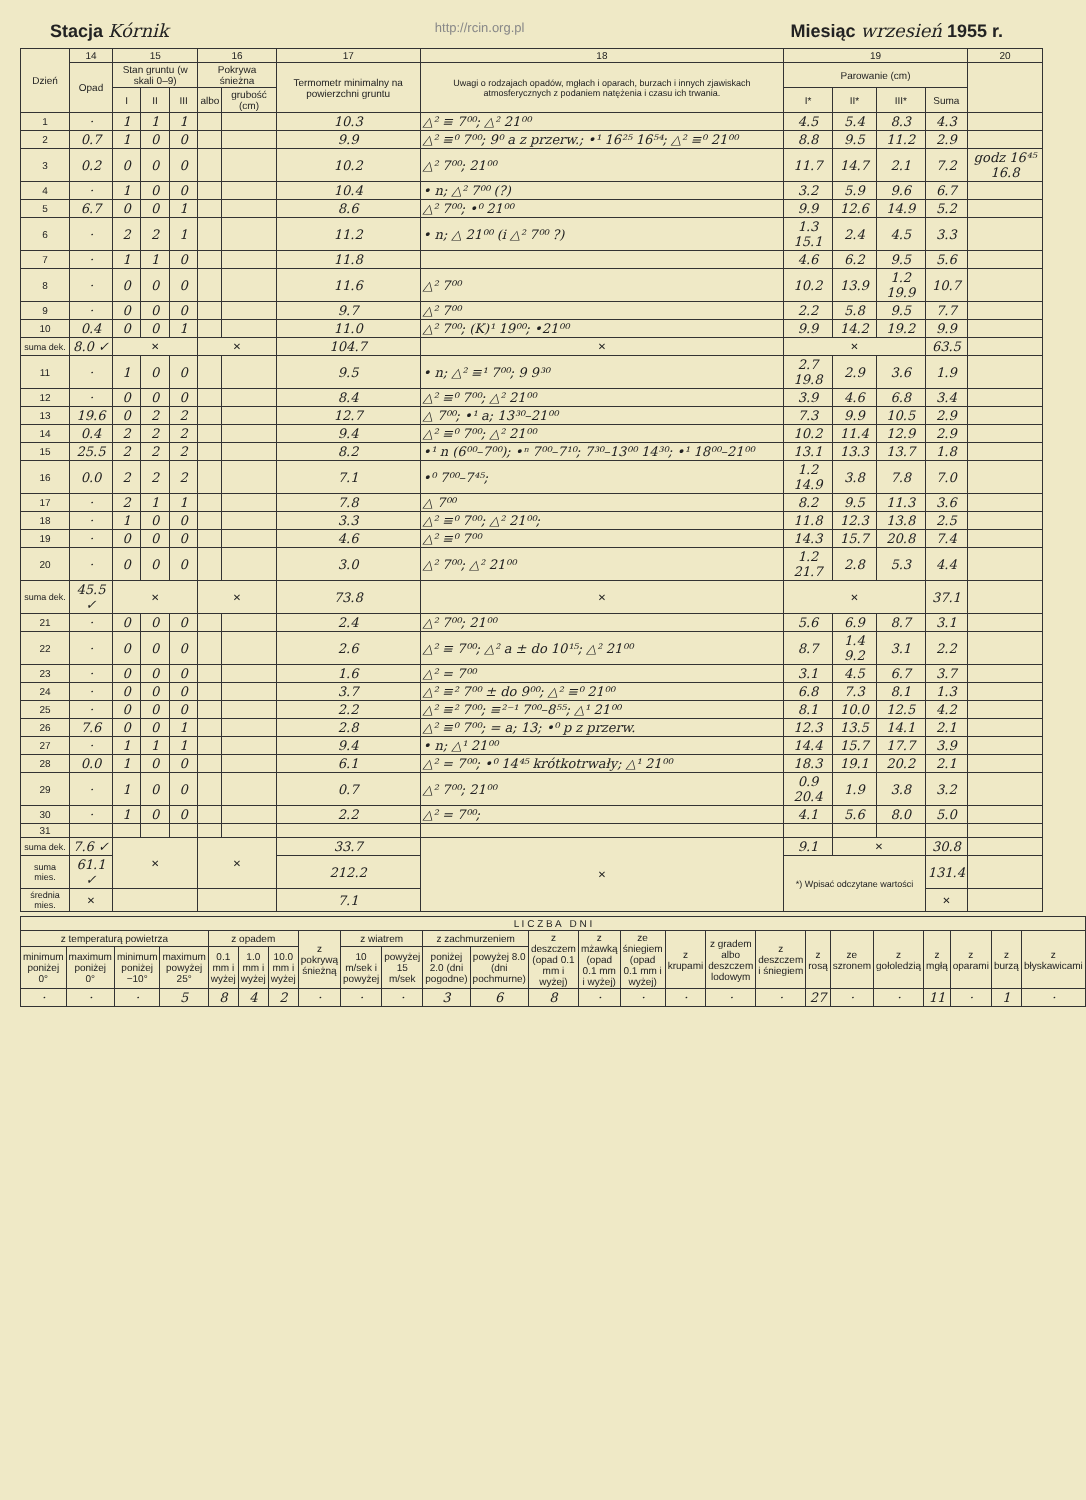Stacja Kórnik http://rcin.org.pl Miesiąc wrzesień 1955 r.
| Dzień | 14 | 15 | | | 16 | | 17 | 18 | 19 | | | | 20 |
| --- | --- | --- | --- | --- | --- | --- | --- | --- | --- | --- | --- | --- | --- |
| | Opad | Stan gruntu (w skali 0–9) | | | Pokrywa śnieżna | | Termometr minimalny na powierzchni gruntu | Uwagi o rodzajach opadów, mgłach i oparach, burzach i innych zjawiskach atmosferycznych z podaniem natężenia i czasu ich trwania. | Parowanie (cm) | | | | |
| | | I | II | III | albo | grubość (cm) | | | I* | II* | III* | Suma | |
| 1 | · | 1 | 1 | 1 | | | 10.3 | △² ≡ 7⁰⁰; △² 21⁰⁰ | 4.5 | 5.4 | 8.3 | 4.3 | |
| 2 | 0.7 | 1 | 0 | 0 | | | 9.9 | △² ≡⁰ 7⁰⁰; 9⁰ a z przerw.; •¹ 16²⁵ 16⁵⁴; △² ≡⁰ 21⁰⁰ | 8.8 | 9.5 | 11.2 | 2.9 | |
| 3 | 0.2 | 0 | 0 | 0 | | | 10.2 | △² 7⁰⁰; 21⁰⁰ | 11.7 | 14.7 | 2.1 | 7.2 | godz 16⁴⁵ 16.8 |
| 4 | · | 1 | 0 | 0 | | | 10.4 | • n; △² 7⁰⁰ (?) | 3.2 | 5.9 | 9.6 | 6.7 | |
| 5 | 6.7 | 0 | 0 | 1 | | | 8.6 | △² 7⁰⁰; •⁰ 21⁰⁰ | 9.9 | 12.6 | 14.9 | 5.2 | |
| 6 | · | 2 | 2 | 1 | | | 11.2 | • n; △ 21⁰⁰ (i △² 7⁰⁰ ?) | 1.3 15.1 | 2.4 | 4.5 | 3.3 | |
| 7 | · | 1 | 1 | 0 | | | 11.8 | | 4.6 | 6.2 | 9.5 | 5.6 | |
| 8 | · | 0 | 0 | 0 | | | 11.6 | △² 7⁰⁰ | 10.2 | 13.9 | 1.2 19.9 | 10.7 | |
| 9 | · | 0 | 0 | 0 | | | 9.7 | △² 7⁰⁰ | 2.2 | 5.8 | 9.5 | 7.7 | |
| 10 | 0.4 | 0 | 0 | 1 | | | 11.0 | △² 7⁰⁰; (K)¹ 19⁰⁰; •21⁰⁰ | 9.9 | 14.2 | 19.2 | 9.9 | |
| suma dek. | 8.0 ✓ | ✕ | | | ✕ | | 104.7 | ✕ | ✕ | | | 63.5 | |
| 11 | · | 1 | 0 | 0 | | | 9.5 | • n; △² ≡¹ 7⁰⁰; 9 9³⁰ | 2.7 19.8 | 2.9 | 3.6 | 1.9 | |
| 12 | · | 0 | 0 | 0 | | | 8.4 | △² ≡⁰ 7⁰⁰; △² 21⁰⁰ | 3.9 | 4.6 | 6.8 | 3.4 | |
| 13 | 19.6 | 0 | 2 | 2 | | | 12.7 | △ 7⁰⁰; •¹ a; 13³⁰–21⁰⁰ | 7.3 | 9.9 | 10.5 | 2.9 | |
| 14 | 0.4 | 2 | 2 | 2 | | | 9.4 | △² ≡⁰ 7⁰⁰; △² 21⁰⁰ | 10.2 | 11.4 | 12.9 | 2.9 | |
| 15 | 25.5 | 2 | 2 | 2 | | | 8.2 | •¹ n (6⁰⁰–7⁰⁰); •ⁿ 7⁰⁰–7¹⁰; 7³⁰–13⁰⁰ 14³⁰; •¹ 18⁰⁰–21⁰⁰ | 13.1 | 13.3 | 13.7 | 1.8 | |
| 16 | 0.0 | 2 | 2 | 2 | | | 7.1 | •⁰ 7⁰⁰–7⁴⁵; | 1.2 14.9 | 3.8 | 7.8 | 7.0 | |
| 17 | · | 2 | 1 | 1 | | | 7.8 | △ 7⁰⁰ | 8.2 | 9.5 | 11.3 | 3.6 | |
| 18 | · | 1 | 0 | 0 | | | 3.3 | △² ≡⁰ 7⁰⁰; △² 21⁰⁰; | 11.8 | 12.3 | 13.8 | 2.5 | |
| 19 | · | 0 | 0 | 0 | | | 4.6 | △² ≡⁰ 7⁰⁰ | 14.3 | 15.7 | 20.8 | 7.4 | |
| 20 | · | 0 | 0 | 0 | | | 3.0 | △² 7⁰⁰; △² 21⁰⁰ | 1.2 21.7 | 2.8 | 5.3 | 4.4 | |
| suma dek. | 45.5 ✓ | ✕ | | | ✕ | | 73.8 | ✕ | ✕ | | | 37.1 | |
| 21 | · | 0 | 0 | 0 | | | 2.4 | △² 7⁰⁰; 21⁰⁰ | 5.6 | 6.9 | 8.7 | 3.1 | |
| 22 | · | 0 | 0 | 0 | | | 2.6 | △² ≡ 7⁰⁰; △² a ± do 10¹⁵; △² 21⁰⁰ | 8.7 | 1.4 9.2 | 3.1 | 2.2 | |
| 23 | · | 0 | 0 | 0 | | | 1.6 | △² = 7⁰⁰ | 3.1 | 4.5 | 6.7 | 3.7 | |
| 24 | · | 0 | 0 | 0 | | | 3.7 | △² ≡² 7⁰⁰ ± do 9⁰⁰; △² ≡⁰ 21⁰⁰ | 6.8 | 7.3 | 8.1 | 1.3 | |
| 25 | · | 0 | 0 | 0 | | | 2.2 | △² ≡² 7⁰⁰; ≡²⁻¹ 7⁰⁰–8⁵⁵; △¹ 21⁰⁰ | 8.1 | 10.0 | 12.5 | 4.2 | |
| 26 | 7.6 | 0 | 0 | 1 | | | 2.8 | △² ≡⁰ 7⁰⁰; = a; 13; •⁰ p z przerw. | 12.3 | 13.5 | 14.1 | 2.1 | |
| 27 | · | 1 | 1 | 1 | | | 9.4 | • n; △¹ 21⁰⁰ | 14.4 | 15.7 | 17.7 | 3.9 | |
| 28 | 0.0 | 1 | 0 | 0 | | | 6.1 | △² = 7⁰⁰; •⁰ 14⁴⁵ krótkotrwały; △¹ 21⁰⁰ | 18.3 | 19.1 | 20.2 | 2.1 | |
| 29 | · | 1 | 0 | 0 | | | 0.7 | △² 7⁰⁰; 21⁰⁰ | 0.9 20.4 | 1.9 | 3.8 | 3.2 | |
| 30 | · | 1 | 0 | 0 | | | 2.2 | △² = 7⁰⁰; | 4.1 | 5.6 | 8.0 | 5.0 | |
| 31 | | | | | | | | | | | | | |
| suma dek. | 7.6 ✓ | ✕ | | | ✕ | | 33.7 | ✕ | 9.1 | ✕ | | 30.8 | |
| suma mies. | 61.1 ✓ | | | | | | 212.2 | | *) Wpisać odczytane wartości | | | 131.4 | |
| średnia mies. | ✕ | | | | | | 7.1 | | | | | ✕ | |
| L I C Z B A D N I | | | | | | | | | | | | | | | | | | | | | | | | |
| --- | --- | --- | --- | --- | --- | --- | --- | --- | --- | --- | --- | --- | --- | --- | --- | --- | --- | --- | --- | --- | --- | --- | --- | --- |
| z temperaturą powietrza | | | | z opadem | | | z pokrywą śnieżną | z wiatrem | | z zachmurzeniem | | z deszczem (opad 0.1 mm i wyżej) | z mżawką (opad 0.1 mm i wyżej) | ze śniegiem (opad 0.1 mm i wyżej) | z krupami | z gradem albo deszczem lodowym | z deszczem i śniegiem | z rosą | ze szronem | z gołoledzią | z mgłą | z oparami | z burzą | z błyskawicami |
| minimum poniżej 0° | maximum poniżej 0° | minimum poniżej −10° | maximum powyżej 25° | 0.1 mm i wyżej | 1.0 mm i wyżej | 10.0 mm i wyżej | | 10 m/sek i powyżej | powyżej 15 m/sek | poniżej 2.0 (dni pogodne) | powyżej 8.0 (dni pochmurne) | | | | | | | | | | | | | |
| · | · | · | 5 | 8 | 4 | 2 | · | · | · | 3 | 6 | 8 | · | · | · | · | · | 27 | · | · | 11 | · | 1 | · |